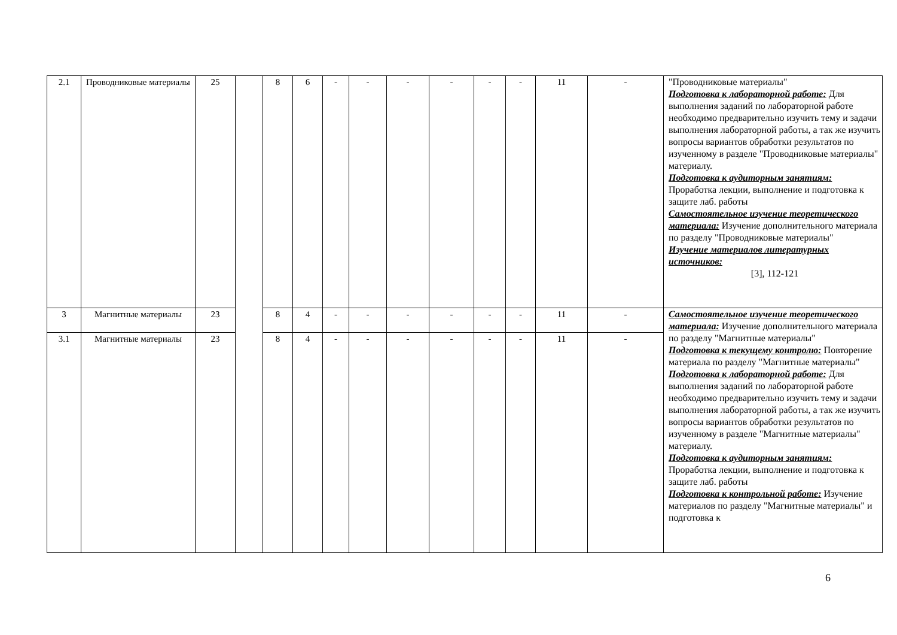| 2.1 | Проводниковые материалы | 25 | | 8 | 6 | - | - | - | - | - | - | 11 | - | "Проводниковые материалы" Подготовка к лабораторной работе: Для выполнения заданий по лабораторной работе необходимо предварительно изучить тему и задачи выполнения лабораторной работы, а так же изучить вопросы вариантов обработки результатов по изученному в разделе "Проводниковые материалы" материалу. Подготовка к аудиторным занятиям: Проработка лекции, выполнение и подготовка к защите лаб. работы Самостоятельное изучение теоретического материала: Изучение дополнительного материала по разделу "Проводниковые материалы" Изучение материалов литературных источников: [3], 112-121 |
| 3 | Магнитные материалы | 23 | | 8 | 4 | - | - | - | - | - | - | 11 | - | Самостоятельное изучение теоретического материала: Изучение дополнительного материала по разделу "Магнитные материалы" Подготовка к текущему контролю: Повторение материала по разделу "Магнитные материалы" Подготовка к лабораторной работе: Для выполнения заданий по лабораторной работе необходимо предварительно изучить тему и задачи выполнения лабораторной работы, а так же изучить вопросы вариантов обработки результатов по изученному в разделе "Магнитные материалы" материалу. Подготовка к аудиторным занятиям: Проработка лекции, выполнение и подготовка к защите лаб. работы Подготовка к контрольной работе: Изучение материалов по разделу "Магнитные материалы" и подготовка к |
| 3.1 | Магнитные материалы | 23 | | 8 | 4 | - | - | - | - | - | - | 11 | - | |
6